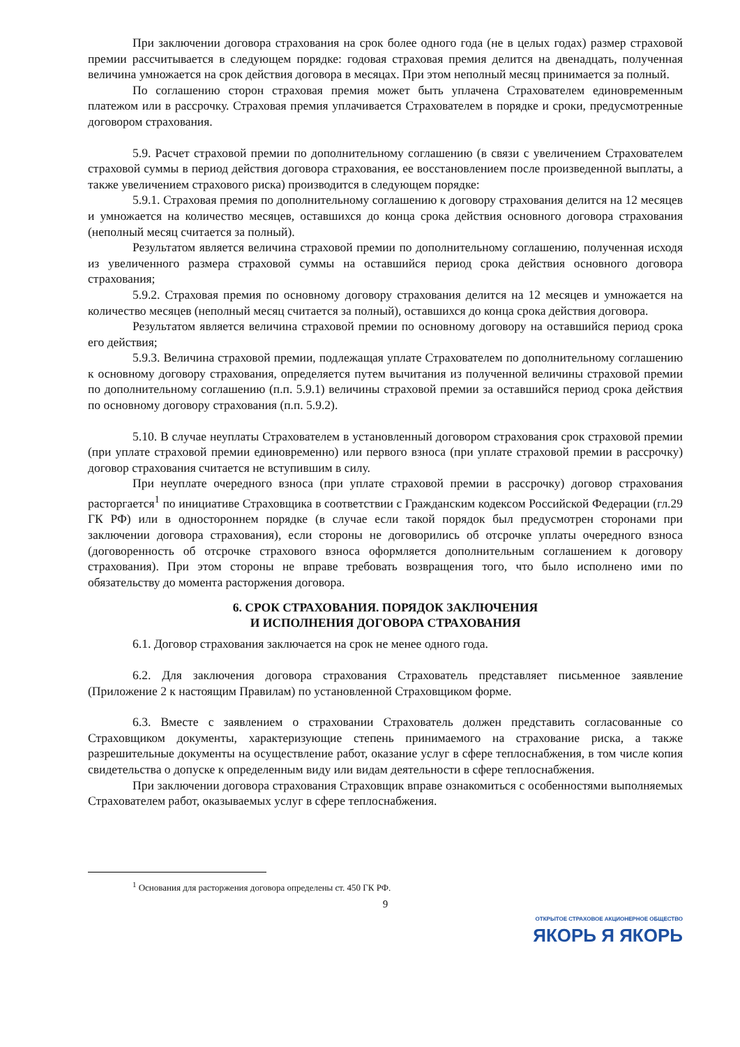При заключении договора страхования на срок более одного года (не в целых годах) размер страховой премии рассчитывается в следующем порядке: годовая страховая премия делится на двенадцать, полученная величина умножается на срок действия договора в месяцах. При этом неполный месяц принимается за полный.
По соглашению сторон страховая премия может быть уплачена Страхователем единовременным платежом или в рассрочку. Страховая премия уплачивается Страхователем в порядке и сроки, предусмотренные договором страхования.
5.9. Расчет страховой премии по дополнительному соглашению (в связи с увеличением Страхователем страховой суммы в период действия договора страхования, ее восстановлением после произведенной выплаты, а также увеличением страхового риска) производится в следующем порядке:
5.9.1. Страховая премия по дополнительному соглашению к договору страхования делится на 12 месяцев и умножается на количество месяцев, оставшихся до конца срока действия основного договора страхования (неполный месяц считается за полный).
Результатом является величина страховой премии по дополнительному соглашению, полученная исходя из увеличенного размера страховой суммы на оставшийся период срока действия основного договора страхования;
5.9.2. Страховая премия по основному договору страхования делится на 12 месяцев и умножается на количество месяцев (неполный месяц считается за полный), оставшихся до конца срока действия договора.
Результатом является величина страховой премии по основному договору на оставшийся период срока его действия;
5.9.3. Величина страховой премии, подлежащая уплате Страхователем по дополнительному соглашению к основному договору страхования, определяется путем вычитания из полученной величины страховой премии по дополнительному соглашению (п.п. 5.9.1) величины страховой премии за оставшийся период срока действия по основному договору страхования (п.п. 5.9.2).
5.10. В случае неуплаты Страхователем в установленный договором страхования срок страховой премии (при уплате страховой премии единовременно) или первого взноса (при уплате страховой премии в рассрочку) договор страхования считается не вступившим в силу.
При неуплате очередного взноса (при уплате страховой премии в рассрочку) договор страхования расторгается<sup>1</sup> по инициативе Страховщика в соответствии с Гражданским кодексом Российской Федерации (гл.29 ГК РФ) или в одностороннем порядке (в случае если такой порядок был предусмотрен сторонами при заключении договора страхования), если стороны не договорились об отсрочке уплаты очередного взноса (договоренность об отсрочке страхового взноса оформляется дополнительным соглашением к договору страхования). При этом стороны не вправе требовать возвращения того, что было исполнено ими по обязательству до момента расторжения договора.
6. СРОК СТРАХОВАНИЯ. ПОРЯДОК ЗАКЛЮЧЕНИЯ
И ИСПОЛНЕНИЯ ДОГОВОРА СТРАХОВАНИЯ
6.1. Договор страхования заключается на срок не менее одного года.
6.2. Для заключения договора страхования Страхователь представляет письменное заявление (Приложение 2 к настоящим Правилам) по установленной Страховщиком форме.
6.3. Вместе с заявлением о страховании Страхователь должен представить согласованные со Страховщиком документы, характеризующие степень принимаемого на страхование риска, а также разрешительные документы на осуществление работ, оказание услуг в сфере теплоснабжения, в том числе копия свидетельства о допуске к определенным виду или видам деятельности в сфере теплоснабжения.
При заключении договора страхования Страховщик вправе ознакомиться с особенностями выполняемых Страхователем работ, оказываемых услуг в сфере теплоснабжения.
<sup>1</sup> Основания для расторжения договора определены ст. 450 ГК РФ.
9
ОТКРЫТОЕ СТРАХОВОЕ АКЦИОНЕРНОЕ ОБЩЕСТВО
ЯКОРЬ Я ЯКОРЬ